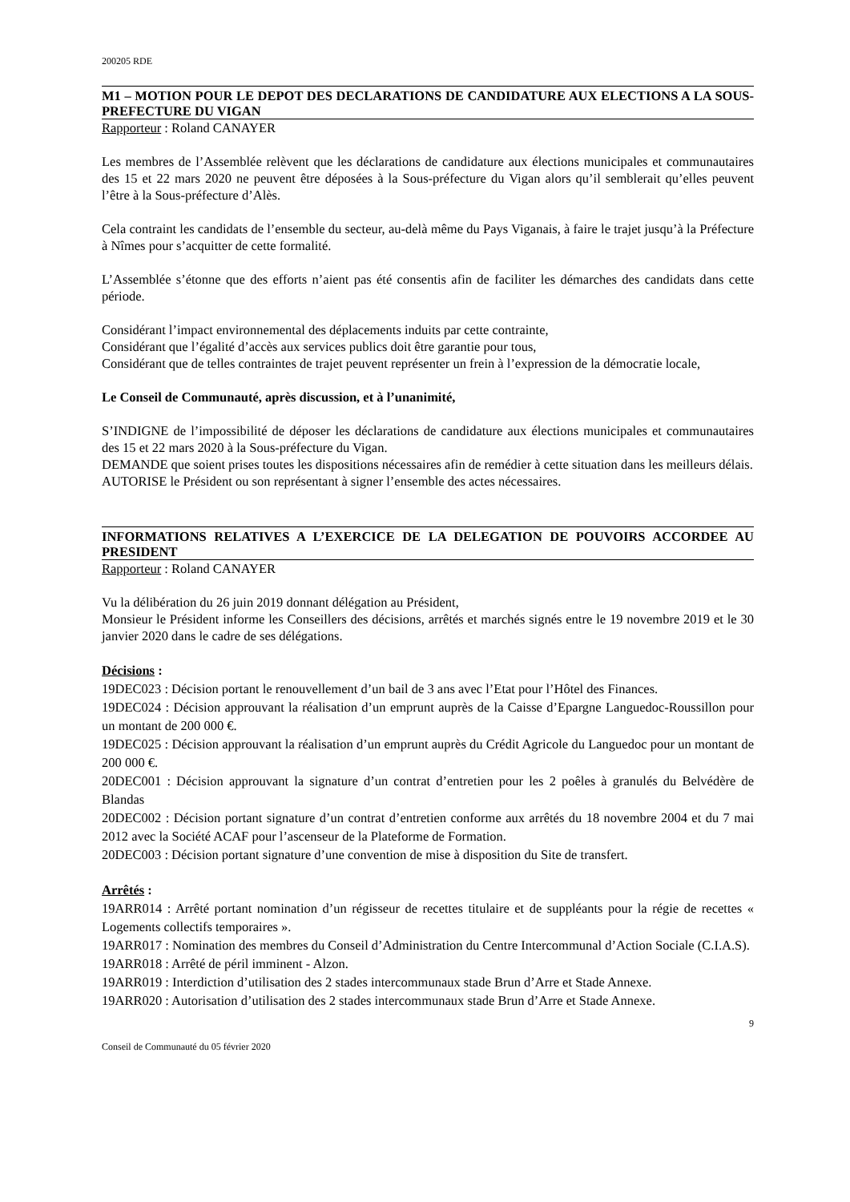200205 RDE
M1 – MOTION POUR LE DEPOT DES DECLARATIONS DE CANDIDATURE AUX ELECTIONS A LA SOUS-PREFECTURE DU VIGAN
Rapporteur : Roland CANAYER
Les membres de l’Assemblée relèvent que les déclarations de candidature aux élections municipales et communautaires des 15 et 22 mars 2020 ne peuvent être déposées à la Sous-préfecture du Vigan alors qu’il semblerait qu’elles peuvent l’être à la Sous-préfecture d’Alès.
Cela contraint les candidats de l’ensemble du secteur, au-delà même du Pays Viganais, à faire le trajet jusqu’à la Préfecture à Nîmes pour s’acquitter de cette formalité.
L’Assemblée s’étonne que des efforts n’aient pas été consentis afin de faciliter les démarches des candidats dans cette période.
Considérant l’impact environnemental des déplacements induits par cette contrainte,
Considérant que l’égalité d’accès aux services publics doit être garantie pour tous,
Considérant que de telles contraintes de trajet peuvent représenter un frein à l’expression de la démocratie locale,
Le Conseil de Communauté, après discussion, et à l’unanimité,
S’INDIGNE de l’impossibilité de déposer les déclarations de candidature aux élections municipales et communautaires des 15 et 22 mars 2020 à la Sous-préfecture du Vigan.
DEMANDE que soient prises toutes les dispositions nécessaires afin de remédier à cette situation dans les meilleurs délais.
AUTORISE le Président ou son représentant à signer l’ensemble des actes nécessaires.
INFORMATIONS RELATIVES A L’EXERCICE DE LA DELEGATION DE POUVOIRS ACCORDEE AU PRESIDENT
Rapporteur : Roland CANAYER
Vu la délibération du 26 juin 2019 donnant délégation au Président,
Monsieur le Président informe les Conseillers des décisions, arrêtés et marchés signés entre le 19 novembre 2019 et le 30 janvier 2020 dans le cadre de ses délégations.
Décisions :
19DEC023 : Décision portant le renouvellement d’un bail de 3 ans avec l’Etat pour l’Hôtel des Finances.
19DEC024 : Décision approuvant la réalisation d’un emprunt auprès de la Caisse d’Epargne Languedoc-Roussillon pour un montant de 200 000 €.
19DEC025 : Décision approuvant la réalisation d’un emprunt auprès du Crédit Agricole du Languedoc pour un montant de 200 000 €.
20DEC001 : Décision approuvant la signature d’un contrat d’entretien pour les 2 poêles à granulés du Belvédère de Blandas
20DEC002 : Décision portant signature d’un contrat d’entretien conforme aux arrêtés du 18 novembre 2004 et du 7 mai 2012 avec la Société ACAF pour l’ascenseur de la Plateforme de Formation.
20DEC003 : Décision portant signature d’une convention de mise à disposition du Site de transfert.
Arrêtés :
19ARR014 : Arrêté portant nomination d’un régisseur de recettes titulaire et de suppléants pour la régie de recettes « Logements collectifs temporaires ».
19ARR017 : Nomination des membres du Conseil d’Administration du Centre Intercommunal d’Action Sociale (C.I.A.S).
19ARR018 : Arrêté de péril imminent - Alzon.
19ARR019 : Interdiction d’utilisation des 2 stades intercommunaux stade Brun d’Arre et Stade Annexe.
19ARR020 : Autorisation d’utilisation des 2 stades intercommunaux stade Brun d’Arre et Stade Annexe.
9
Conseil de Communauté du 05 février 2020